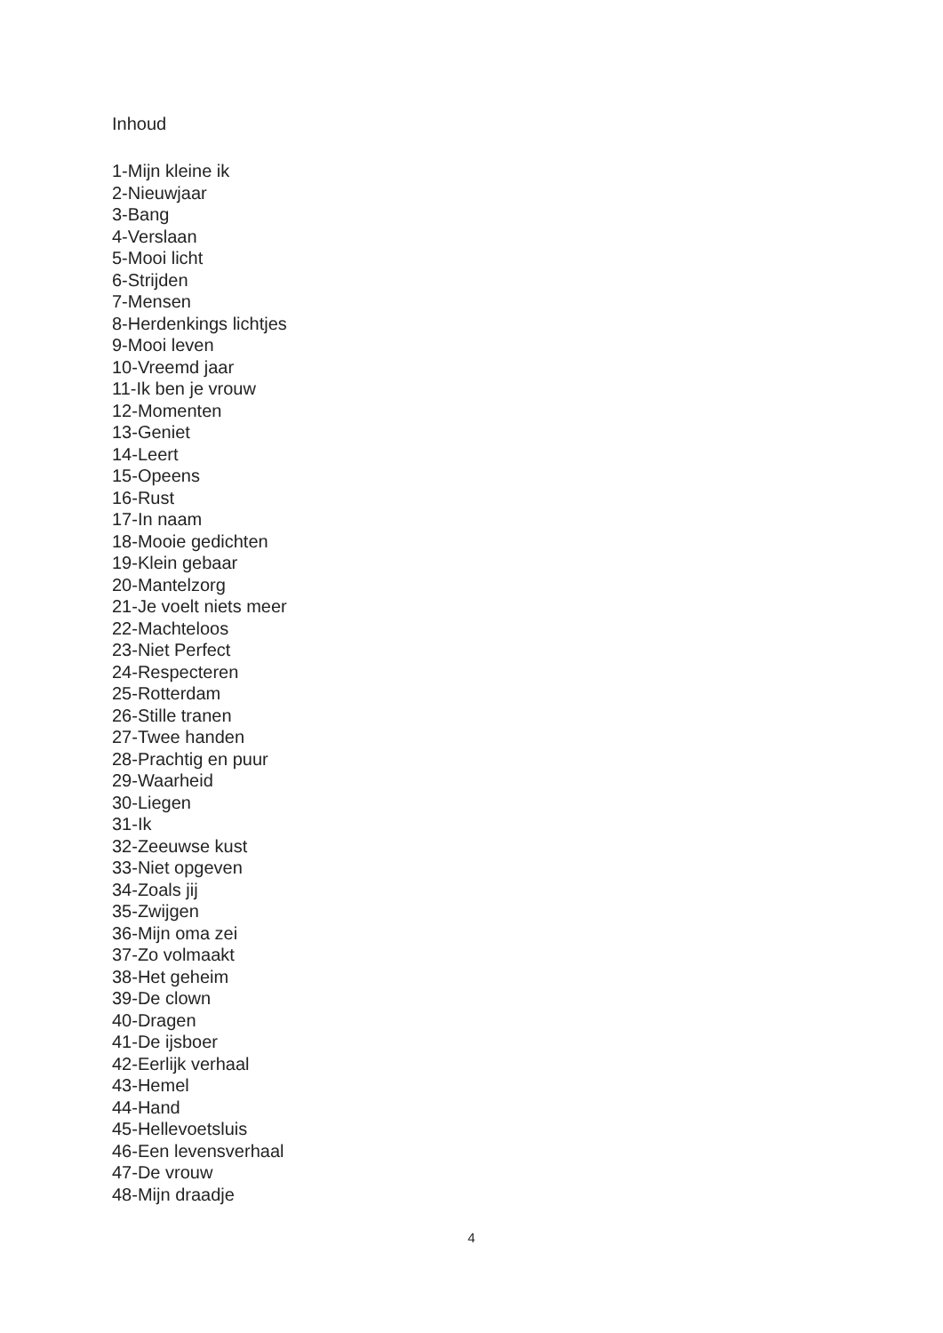Inhoud
1-Mijn kleine ik
2-Nieuwjaar
3-Bang
4-Verslaan
5-Mooi licht
6-Strijden
7-Mensen
8-Herdenkings lichtjes
9-Mooi leven
10-Vreemd jaar
11-Ik ben je vrouw
12-Momenten
13-Geniet
14-Leert
15-Opeens
16-Rust
17-In naam
18-Mooie gedichten
19-Klein gebaar
20-Mantelzorg
21-Je voelt niets meer
22-Machteloos
23-Niet Perfect
24-Respecteren
25-Rotterdam
26-Stille tranen
27-Twee handen
28-Prachtig en puur
29-Waarheid
30-Liegen
31-Ik
32-Zeeuwse kust
33-Niet opgeven
34-Zoals jij
35-Zwijgen
36-Mijn oma zei
37-Zo volmaakt
38-Het geheim
39-De clown
40-Dragen
41-De ijsboer
42-Eerlijk verhaal
43-Hemel
44-Hand
45-Hellevoetsluis
46-Een levensverhaal
47-De vrouw
48-Mijn draadje
4